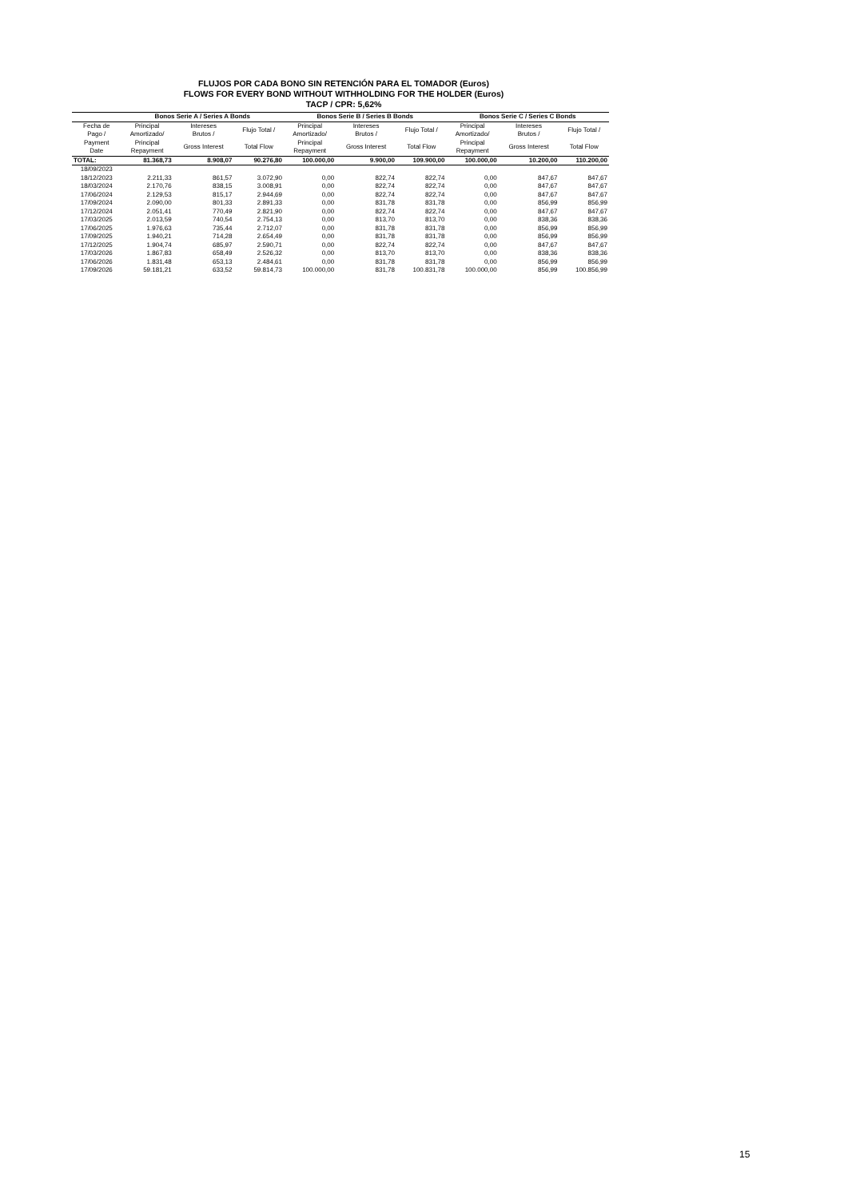FLUJOS POR CADA BONO SIN RETENCIÓN PARA EL TOMADOR (Euros)
FLOWS FOR EVERY BOND WITHOUT WITHHOLDING FOR THE HOLDER (Euros)
TACP / CPR: 5,62%
| | Bonos Serie A / Series A Bonds | | | Bonos Serie B / Series B Bonds | | | Bonos Serie C / Series C Bonds | | |
| --- | --- | --- | --- | --- | --- | --- | --- | --- | --- |
| Fecha de Pago / | Principal Amortizado/ | Intereses Brutos / | Flujo Total / | Principal Amortizado/ | Intereses Brutos / | Flujo Total / | Principal Amortizado/ | Intereses Brutos / | Flujo Total / |
| Payment Date | Principal Repayment | Gross Interest | Total Flow | Principal Repayment | Gross Interest | Total Flow | Principal Repayment | Gross Interest | Total Flow |
| TOTAL: | 81.368,73 | 8.908,07 | 90.276,80 | 100.000,00 | 9.900,00 | 109.900,00 | 100.000,00 | 10.200,00 | 110.200,00 |
| 18/09/2023 | | | | | | | | | |
| 18/12/2023 | 2.211,33 | 861,57 | 3.072,90 | 0,00 | 822,74 | 822,74 | 0,00 | 847,67 | 847,67 |
| 18/03/2024 | 2.170,76 | 838,15 | 3.008,91 | 0,00 | 822,74 | 822,74 | 0,00 | 847,67 | 847,67 |
| 17/06/2024 | 2.129,53 | 815,17 | 2.944,69 | 0,00 | 822,74 | 822,74 | 0,00 | 847,67 | 847,67 |
| 17/09/2024 | 2.090,00 | 801,33 | 2.891,33 | 0,00 | 831,78 | 831,78 | 0,00 | 856,99 | 856,99 |
| 17/12/2024 | 2.051,41 | 770,49 | 2.821,90 | 0,00 | 822,74 | 822,74 | 0,00 | 847,67 | 847,67 |
| 17/03/2025 | 2.013,59 | 740,54 | 2.754,13 | 0,00 | 813,70 | 813,70 | 0,00 | 838,36 | 838,36 |
| 17/06/2025 | 1.976,63 | 735,44 | 2.712,07 | 0,00 | 831,78 | 831,78 | 0,00 | 856,99 | 856,99 |
| 17/09/2025 | 1.940,21 | 714,28 | 2.654,49 | 0,00 | 831,78 | 831,78 | 0,00 | 856,99 | 856,99 |
| 17/12/2025 | 1.904,74 | 685,97 | 2.590,71 | 0,00 | 822,74 | 822,74 | 0,00 | 847,67 | 847,67 |
| 17/03/2026 | 1.867,83 | 658,49 | 2.526,32 | 0,00 | 813,70 | 813,70 | 0,00 | 838,36 | 838,36 |
| 17/06/2026 | 1.831,48 | 653,13 | 2.484,61 | 0,00 | 831,78 | 831,78 | 0,00 | 856,99 | 856,99 |
| 17/09/2026 | 59.181,21 | 633,52 | 59.814,73 | 100.000,00 | 831,78 | 100.831,78 | 100.000,00 | 856,99 | 100.856,99 |
15